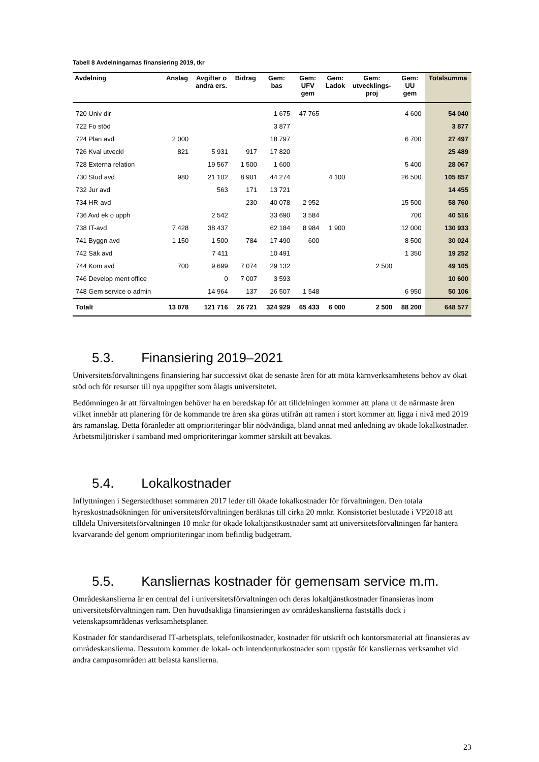Tabell 8 Avdelningarnas finansiering 2019, tkr
| Avdelning | Anslag | Avgifter o andra ers. | Bidrag | Gem: bas | Gem: UFV gem | Gem: Ladok | Gem: utvecklings- proj | Gem: UU gem | Totalsumma |
| --- | --- | --- | --- | --- | --- | --- | --- | --- | --- |
| 720 Univ dir | | | | 1 675 | 47 765 | | | 4 600 | 54 040 |
| 722 Fo stöd | | | | 3 877 | | | | | 3 877 |
| 724 Plan avd | 2 000 | | | 18 797 | | | | 6 700 | 27 497 |
| 726 Kval utveckl | 821 | 5 931 | 917 | 17 820 | | | | | 25 489 |
| 728 Externa relation | | 19 567 | 1 500 | 1 600 | | | | 5 400 | 28 067 |
| 730 Stud avd | 980 | 21 102 | 8 901 | 44 274 | | 4 100 | | 26 500 | 105 857 |
| 732 Jur avd | | 563 | 171 | 13 721 | | | | | 14 455 |
| 734 HR-avd | | | 230 | 40 078 | 2 952 | | | 15 500 | 58 760 |
| 736 Avd ek o upph | | 2 542 | | 33 690 | 3 584 | | | 700 | 40 516 |
| 738 IT-avd | 7 428 | 38 437 | | 62 184 | 8 984 | 1 900 | | 12 000 | 130 933 |
| 741 Byggn avd | 1 150 | 1 500 | 784 | 17 490 | 600 | | | 8 500 | 30 024 |
| 742 Säk avd | | 7 411 | | 10 491 | | | | 1 350 | 19 252 |
| 744 Kom avd | 700 | 9 699 | 7 074 | 29 132 | | | 2 500 | | 49 105 |
| 746 Develop ment office | | 0 | 7 007 | 3 593 | | | | | 10 600 |
| 748 Gem service o admin | | 14 964 | 137 | 26 507 | 1 548 | | | 6 950 | 50 106 |
| Totalt | 13 078 | 121 716 | 26 721 | 324 929 | 65 433 | 6 000 | 2 500 | 88 200 | 648 577 |
5.3. Finansiering 2019–2021
Universitetsförvaltningens finansiering har successivt ökat de senaste åren för att möta kärnverksamhetens behov av ökat stöd och för resurser till nya uppgifter som ålagts universitetet.
Bedömningen är att förvaltningen behöver ha en beredskap för att tilldelningen kommer att plana ut de närmaste åren vilket innebär att planering för de kommande tre åren ska göras utifrån att ramen i stort kommer att ligga i nivå med 2019 års ramanslag. Detta föranleder att omprioriteringar blir nödvändiga, bland annat med anledning av ökade lokalkostnader. Arbetsmiljörisker i samband med omprioriteringar kommer särskilt att bevakas.
5.4. Lokalkostnader
Inflyttningen i Segerstedthuset sommaren 2017 leder till ökade lokalkostnader för förvaltningen. Den totala hyreskostnadsökningen för universitetsförvaltningen beräknas till cirka 20 mnkr. Konsistoriet beslutade i VP2018 att tilldela Universitetsförvaltningen 10 mnkr för ökade lokaltjänstkostnader samt att universitetsförvaltningen får hantera kvarvarande del genom omprioriteringar inom befintlig budgetram.
5.5. Kansliernas kostnader för gemensam service m.m.
Områdeskanslierna är en central del i universitetsförvaltningen och deras lokaltjänstkostnader finansieras inom universitetsförvaltningen ram. Den huvudsakliga finansieringen av områdeskanslierna fastställs dock i vetenskapsområdenas verksamhetsplaner.
Kostnader för standardiserad IT-arbetsplats, telefonikostnader, kostnader för utskrift och kontorsmaterial att finansieras av områdeskanslierna. Dessutom kommer de lokal- och intendenturkostnader som uppstår för kansliernas verksamhet vid andra campusområden att belasta kanslierna.
23